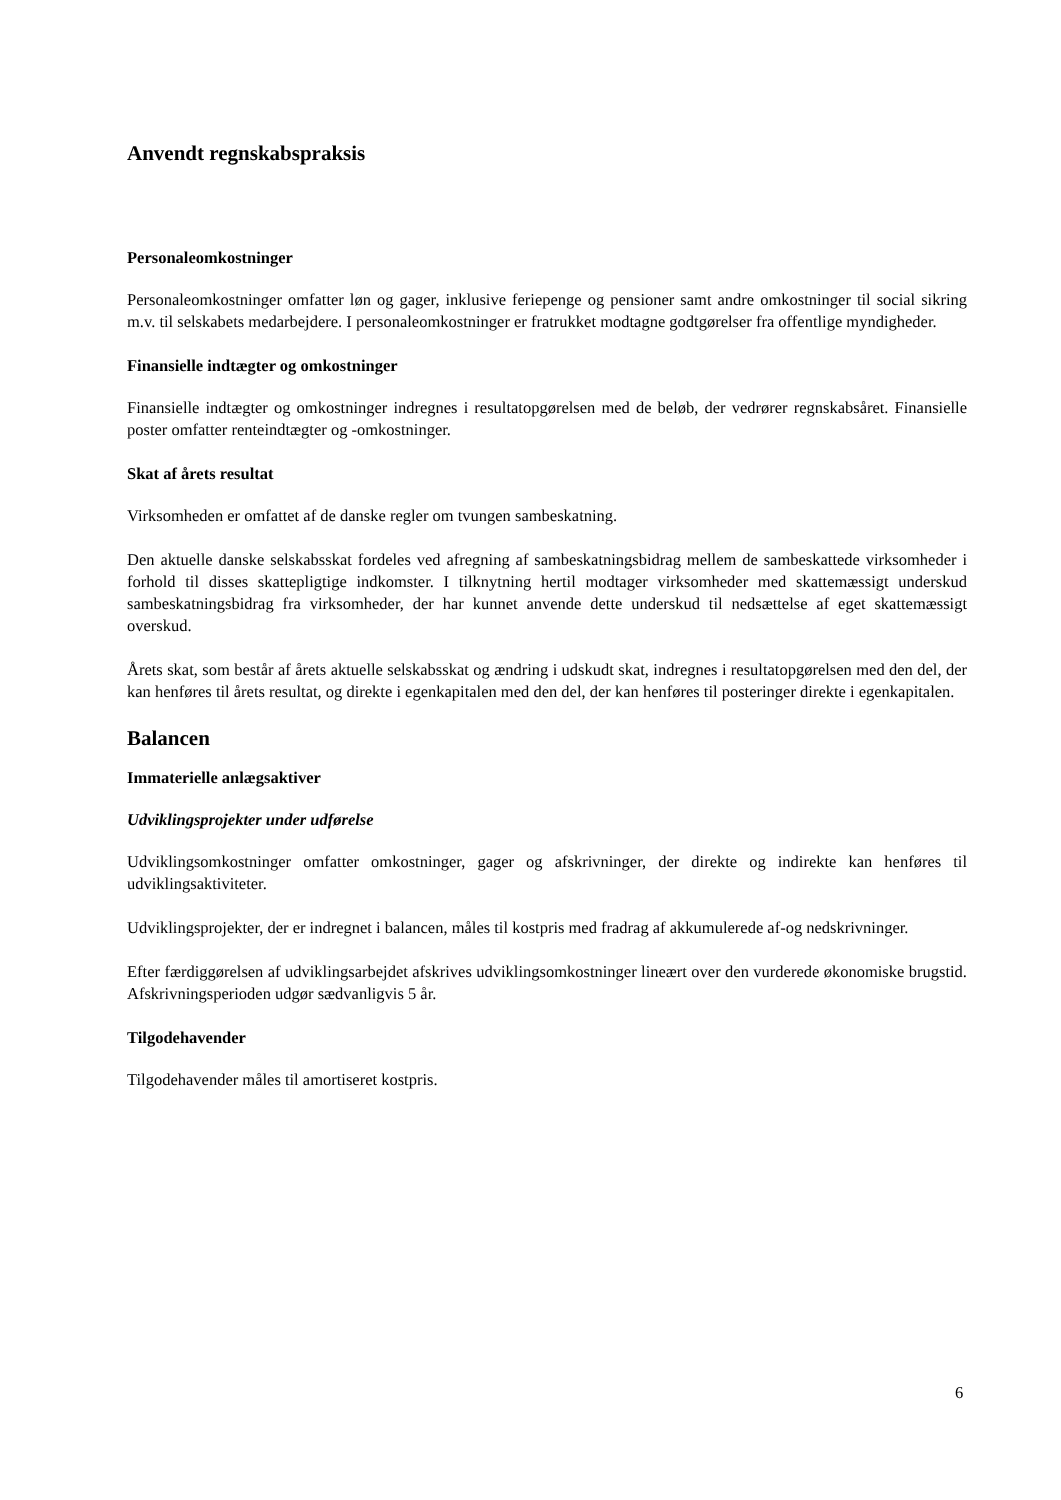Anvendt regnskabspraksis
Personaleomkostninger
Personaleomkostninger omfatter løn og gager, inklusive feriepenge og pensioner samt andre omkostninger til social sikring m.v. til selskabets medarbejdere. I personaleomkostninger er fratrukket modtagne godtgørelser fra offentlige myndigheder.
Finansielle indtægter og omkostninger
Finansielle indtægter og omkostninger indregnes i resultatopgørelsen med de beløb, der vedrører regnskabsåret. Finansielle poster omfatter renteindtægter og -omkostninger.
Skat af årets resultat
Virksomheden er omfattet af de danske regler om tvungen sambeskatning.
Den aktuelle danske selskabsskat fordeles ved afregning af sambeskatningsbidrag mellem de sambeskattede virksomheder i forhold til disses skattepligtige indkomster. I tilknytning hertil modtager virksomheder med skattemæssigt underskud sambeskatningsbidrag fra virksomheder, der har kunnet anvende dette underskud til nedsættelse af eget skattemæssigt overskud.
Årets skat, som består af årets aktuelle selskabsskat og ændring i udskudt skat, indregnes i resultatopgørelsen med den del, der kan henføres til årets resultat, og direkte i egenkapitalen med den del, der kan henføres til posteringer direkte i egenkapitalen.
Balancen
Immaterielle anlægsaktiver
Udviklingsprojekter under udførelse
Udviklingsomkostninger omfatter omkostninger, gager og afskrivninger, der direkte og indirekte kan henføres til udviklingsaktiviteter.
Udviklingsprojekter, der er indregnet i balancen, måles til kostpris med fradrag af akkumulerede af-og nedskrivninger.
Efter færdiggørelsen af udviklingsarbejdet afskrives udviklingsomkostninger lineært over den vurderede økonomiske brugstid. Afskrivningsperioden udgør sædvanligvis 5 år.
Tilgodehavender
Tilgodehavender måles til amortiseret kostpris.
6